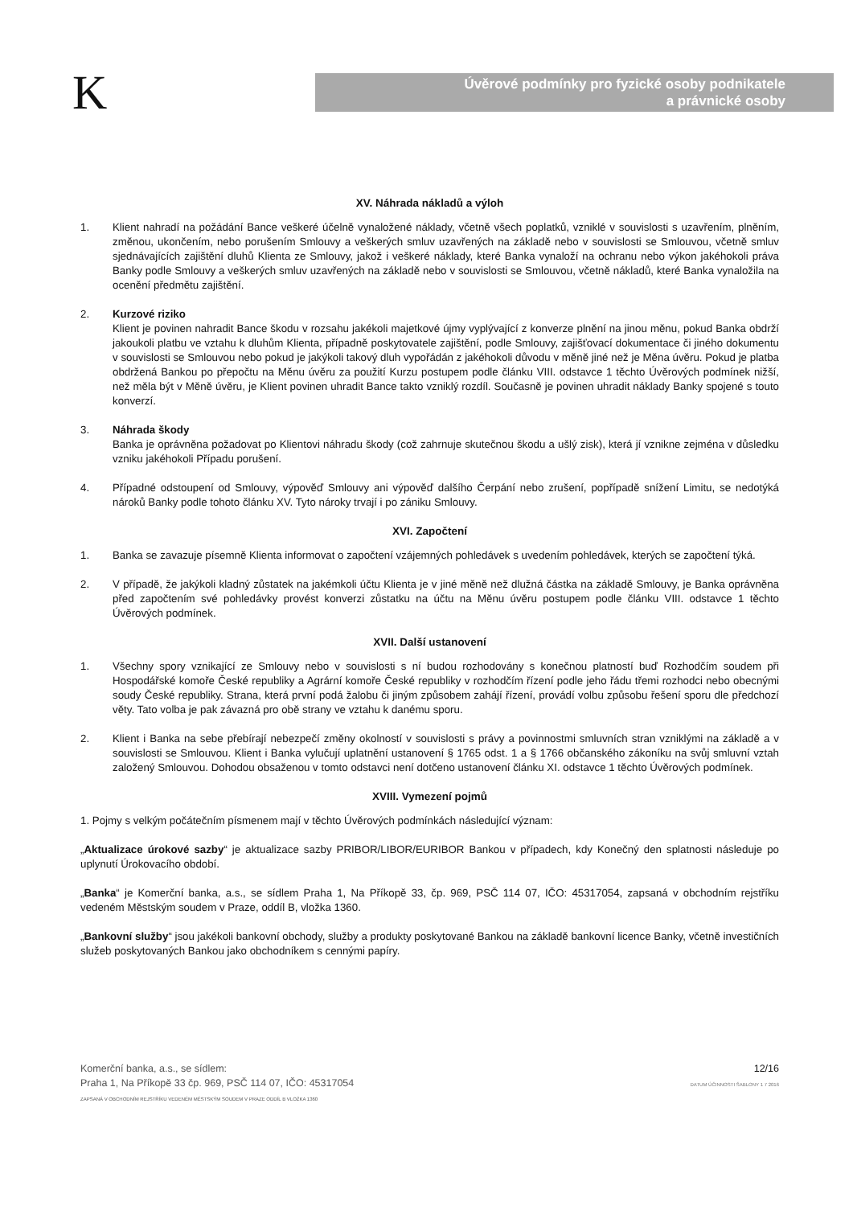K
Úvěrové podmínky pro fyzické osoby podnikatele
a právnické osoby
XV. Náhrada nákladů a výloh
1. Klient nahradí na požádání Bance veškeré účelně vynaložené náklady, včetně všech poplatků, vzniklé v souvislosti s uzavřením, plněním, změnou, ukončením, nebo porušením Smlouvy a veškerých smluv uzavřených na základě nebo v souvislosti se Smlouvou, včetně smluv sjednávajících zajištění dluhů Klienta ze Smlouvy, jakož i veškeré náklady, které Banka vynaloží na ochranu nebo výkon jakéhokoli práva Banky podle Smlouvy a veškerých smluv uzavřených na základě nebo v souvislosti se Smlouvou, včetně nákladů, které Banka vynaložila na ocenění předmětu zajištění.
2. Kurzové riziko
Klient je povinen nahradit Bance škodu v rozsahu jakékoli majetkové újmy vyplývající z konverze plnění na jinou měnu, pokud Banka obdrží jakoukoli platbu ve vztahu k dluhům Klienta, případně poskytovatele zajištění, podle Smlouvy, zajišťovací dokumentace či jiného dokumentu v souvislosti se Smlouvou nebo pokud je jakýkoli takový dluh vypořádán z jakéhokoli důvodu v měně jiné než je Měna úvěru. Pokud je platba obdržená Bankou po přepočtu na Měnu úvěru za použití Kurzu postupem podle článku VIII. odstavce 1 těchto Úvěrových podmínek nižší, než měla být v Měně úvěru, je Klient povinen uhradit Bance takto vzniklý rozdíl. Současně je povinen uhradit náklady Banky spojené s touto konverzí.
3. Náhrada škody
Banka je oprávněna požadovat po Klientovi náhradu škody (což zahrnuje skutečnou škodu a ušlý zisk), která jí vznikne zejména v důsledku vzniku jakéhokoli Případu porušení.
4. Případné odstoupení od Smlouvy, výpověď Smlouvy ani výpověď dalšího Čerpání nebo zrušení, popřípadě snížení Limitu, se nedotýká nároků Banky podle tohoto článku XV. Tyto nároky trvají i po zániku Smlouvy.
XVI. Započtení
1. Banka se zavazuje písemně Klienta informovat o započtení vzájemných pohledávek s uvedením pohledávek, kterých se započtení týká.
2. V případě, že jakýkoli kladný zůstatek na jakémkoli účtu Klienta je v jiné měně než dlužná částka na základě Smlouvy, je Banka oprávněna před započtením své pohledávky provést konverzi zůstatku na účtu na Měnu úvěru postupem podle článku VIII. odstavce 1 těchto Úvěrových podmínek.
XVII. Další ustanovení
1. Všechny spory vznikající ze Smlouvy nebo v souvislosti s ní budou rozhodovány s konečnou platností buď Rozhodčím soudem při Hospodářské komoře České republiky a Agrární komoře České republiky v rozhodčím řízení podle jeho řádu třemi rozhodci nebo obecnými soudy České republiky. Strana, která první podá žalobu či jiným způsobem zahájí řízení, provádí volbu způsobu řešení sporu dle předchozí věty. Tato volba je pak závazná pro obě strany ve vztahu k danému sporu.
2. Klient i Banka na sebe přebírají nebezpečí změny okolností v souvislosti s právy a povinnostmi smluvních stran vzniklými na základě a v souvislosti se Smlouvou. Klient i Banka vylučují uplatnění ustanovení § 1765 odst. 1 a § 1766 občanského zákoníku na svůj smluvní vztah založený Smlouvou. Dohodou obsaženou v tomto odstavci není dotčeno ustanovení článku XI. odstavce 1 těchto Úvěrových podmínek.
XVIII. Vymezení pojmů
1. Pojmy s velkým počátečním písmenem mají v těchto Úvěrových podmínkách následující význam:
„Aktualizace úrokové sazby“ je aktualizace sazby PRIBOR/LIBOR/EURIBOR Bankou v případech, kdy Konečný den splatnosti následuje po uplynutí Úrokovacího období.
„Banka“ je Komerční banka, a.s., se sídlem Praha 1, Na Příkopě 33, čp. 969, PSČ 114 07, IČO: 45317054, zapsaná v obchodním rejstříku vedeném Městským soudem v Praze, oddíl B, vložka 1360.
„Bankovní služby“ jsou jakékoli bankovní obchody, služby a produkty poskytované Bankou na základě bankovní licence Banky, včetně investičních služeb poskytovaných Bankou jako obchodníkem s cennými papíry.
Komerční banka, a.s., se sídlem:
Praha 1, Na Příkopě 33 čp. 969, PSČ 114 07, IČO: 45317054
ZAPSANÁ V OBCHODNÍM REJSTŘÍKU VEDENÉM MĚSTSKÝM SOUDEM V PRAZE ODDÍL B VLOŽKA 1360
12/16
DATUM ÚČINNOSTI ŠABLONY 1 7 2016